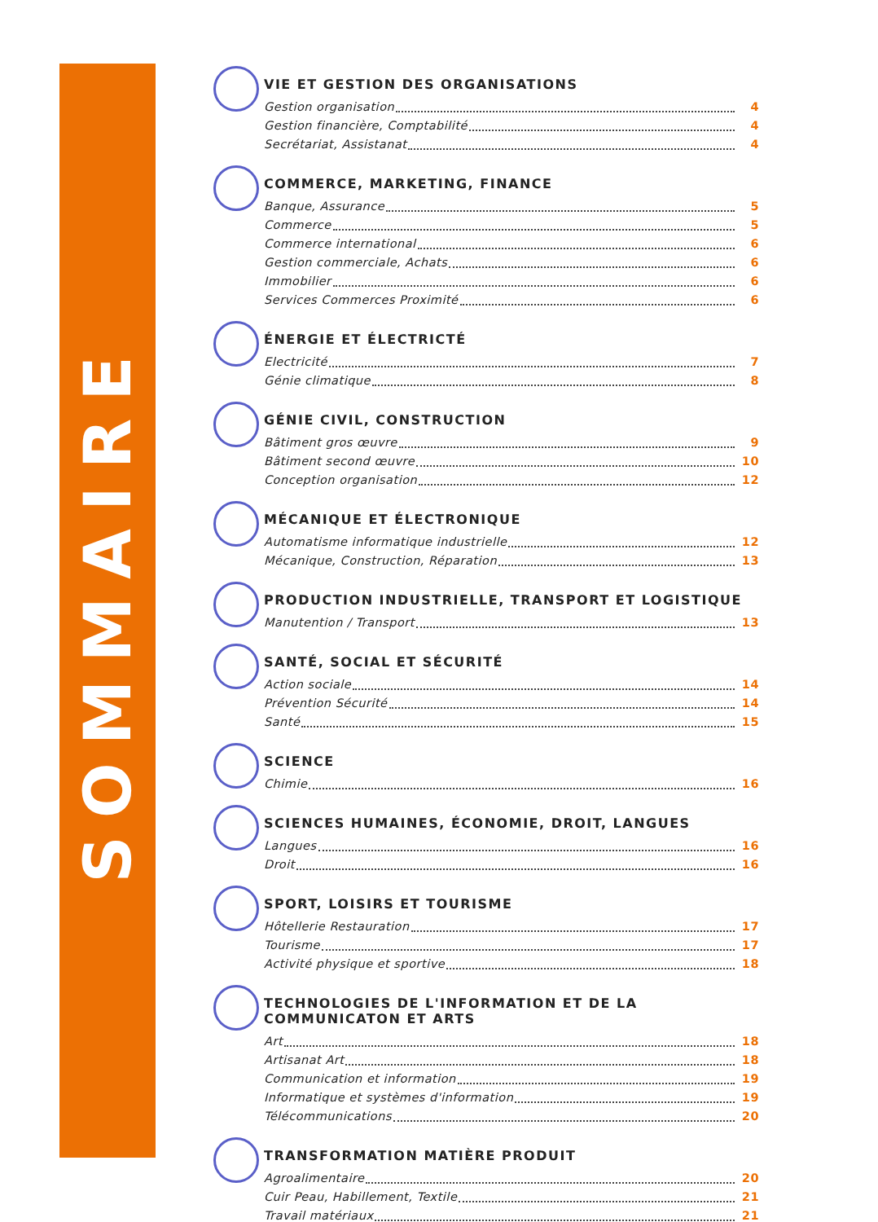SOMMAIRE
VIE ET GESTION DES ORGANISATIONS
Gestion organisation 4
Gestion financière, Comptabilité 4
Secrétariat, Assistanat 4
COMMERCE, MARKETING, FINANCE
Banque, Assurance 5
Commerce 5
Commerce international 6
Gestion commerciale, Achats 6
Immobilier 6
Services Commerces Proximité 6
ÉNERGIE ET ÉLECTRICTÉ
Electricité 7
Génie climatique 8
GÉNIE CIVIL, CONSTRUCTION
Bâtiment gros œuvre 9
Bâtiment second œuvre 10
Conception organisation 12
MÉCANIQUE ET ÉLECTRONIQUE
Automatisme informatique industrielle 12
Mécanique, Construction, Réparation 13
PRODUCTION INDUSTRIELLE, TRANSPORT ET LOGISTIQUE
Manutention / Transport 13
SANTÉ, SOCIAL ET SÉCURITÉ
Action sociale 14
Prévention Sécurité 14
Santé 15
SCIENCE
Chimie 16
SCIENCES HUMAINES, ÉCONOMIE, DROIT, LANGUES
Langues 16
Droit 16
SPORT, LOISIRS ET TOURISME
Hôtellerie Restauration 17
Tourisme 17
Activité physique et sportive 18
TECHNOLOGIES DE L'INFORMATION ET DE LA COMMUNICATON ET ARTS
Art 18
Artisanat Art 18
Communication et information 19
Informatique et systèmes d'information 19
Télécommunications 20
TRANSFORMATION MATIÈRE PRODUIT
Agroalimentaire 20
Cuir Peau, Habillement, Textile 21
Travail matériaux 21